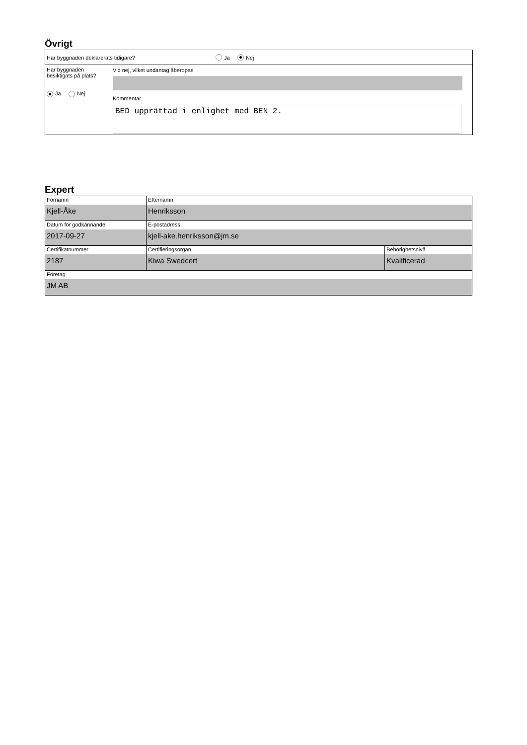Övrigt
Har byggnaden deklarerats tidigare? Ja Nej
Har byggnaden besiktigats på plats?
Ja Nej
Vid nej, vilket undantag åberopas
Kommentar
BED upprättad i enlighet med BEN 2.
Expert
| Förnamn Kjell-Åke | Efternamn Henriksson | |
| Datum för godkännande 2017-09-27 | E-postadress kjell-ake.henriksson@jm.se | |
| Certifikatnummer 2187 | Certifieringsorgan Kiwa Swedcert | Behörighetsnivå Kvalificerad |
| Företag JM AB | | |